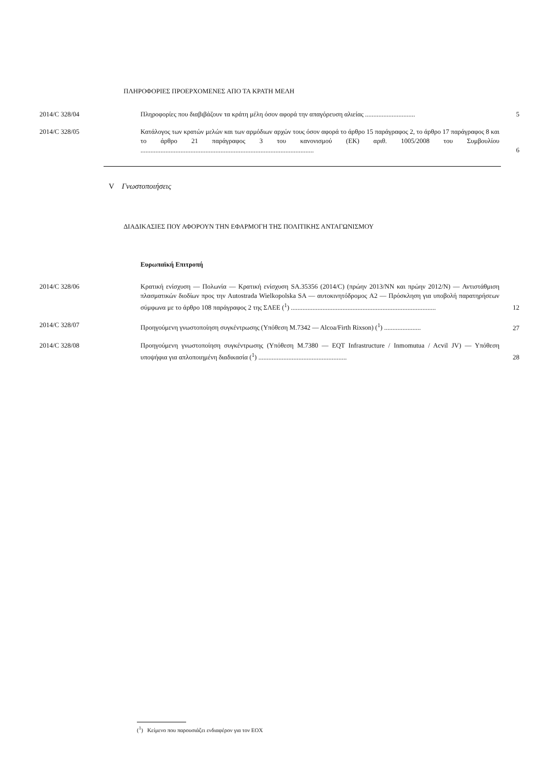ΠΛΗΡΟΦΟΡΙΕΣ ΠΡΟΕΡΧΟΜΕΝΕΣ ΑΠΟ ΤΑ ΚΡΑΤΗ ΜΕΛΗ
2014/C 328/04 Πληροφορίες που διαβιβάζουν τα κράτη μέλη όσον αφορά την απαγόρευση αλιείας ..............................
5
2014/C 328/05 Κατάλογος των κρατών μελών και των αρμόδιων αρχών τους όσον αφορά το άρθρο 15 παράγραφος 2, το άρθρο 17 παράγραφος 8 και το άρθρο 21 παράγραφος 3 του κανονισμού (ΕΚ) αριθ. 1005/2008 του Συμβουλίου ........................................................................................................
6
V Γνωστοποιήσεις
ΔΙΑΔΙΚΑΣΙΕΣ ΠΟΥ ΑΦΟΡΟΥΝ ΤΗΝ ΕΦΑΡΜΟΓΗ ΤΗΣ ΠΟΛΙΤΙΚΗΣ ΑΝΤΑΓΩΝΙΣΜΟΥ
Ευρωπαϊκή Επιτροπή
2014/C 328/06 Κρατική ενίσχυση — Πολωνία — Κρατική ενίσχυση SA.35356 (2014/C) (πρώην 2013/NN και πρώην 2012/N) — Αντιστάθμιση πλασματικών διοδίων προς την Autostrada Wielkopolska SA — αυτοκινητόδρομος A2 — Πρόσκληση για υποβολή παρατηρήσεων σύμφωνα με το άρθρο 108 παράγραφος 2 της ΣΛΕΕ (<sup>1</sup>) .......................................................................................
12
2014/C 328/07 Προηγούμενη γνωστοποίηση συγκέντρωσης (Υπόθεση M.7342 — Alcoa/Firth Rixson) (<sup>1</sup>) ......................
27
2014/C 328/08 Προηγούμενη γνωστοποίηση συγκέντρωσης (Υπόθεση M.7380 — EQT Infrastructure / Inmomutua / Acvil JV) — Υπόθεση υποψήφια για απλοποιημένη διαδικασία (<sup>1</sup>) .....................................................
28
(<sup>1</sup>) Κείμενο που παρουσιάζει ενδιαφέρον για τον ΕΟΧ